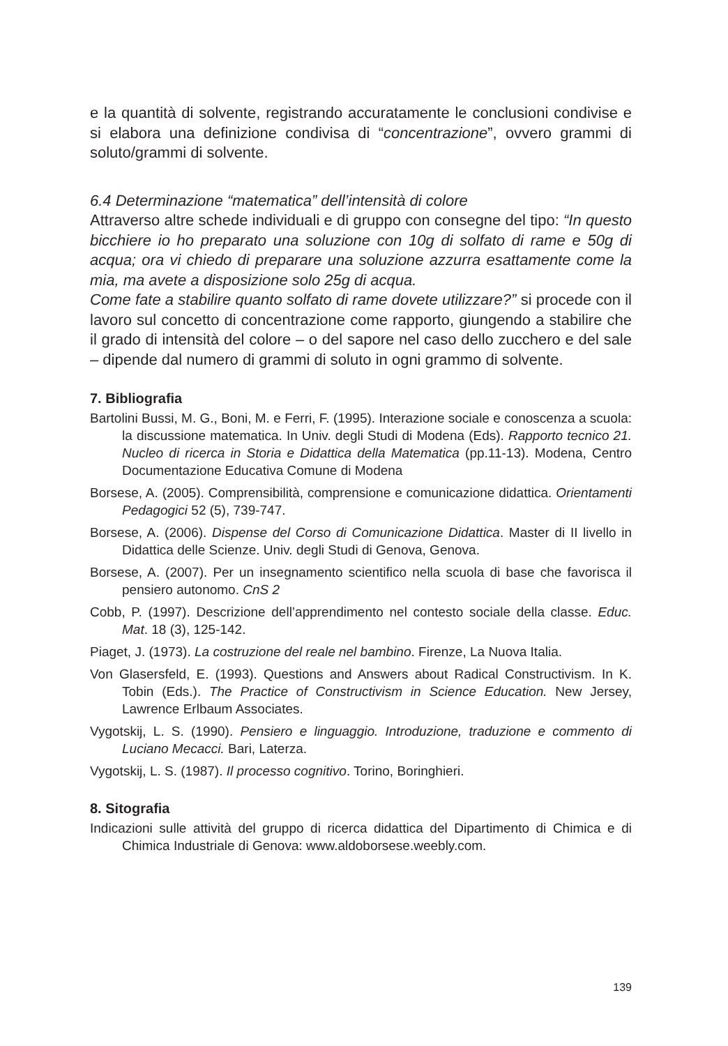e la quantità di solvente, registrando accuratamente le conclusioni condivise e si elabora una definizione condivisa di “concentrazione”, ovvero grammi di soluto/grammi di solvente.
6.4 Determinazione “matematica” dell’intensità di colore
Attraverso altre schede individuali e di gruppo con consegne del tipo: “In questo bicchiere io ho preparato una soluzione con 10g di solfato di rame e 50g di acqua; ora vi chiedo di preparare una soluzione azzurra esattamente come la mia, ma avete a disposizione solo 25g di acqua.
Come fate a stabilire quanto solfato di rame dovete utilizzare?” si procede con il lavoro sul concetto di concentrazione come rapporto, giungendo a stabilire che il grado di intensità del colore – o del sapore nel caso dello zucchero e del sale – dipende dal numero di grammi di soluto in ogni grammo di solvente.
7. Bibliografia
Bartolini Bussi, M. G., Boni, M. e Ferri, F. (1995). Interazione sociale e conoscenza a scuola: la discussione matematica. In Univ. degli Studi di Modena (Eds). Rapporto tecnico 21. Nucleo di ricerca in Storia e Didattica della Matematica (pp.11-13). Modena, Centro Documentazione Educativa Comune di Modena
Borsese, A. (2005). Comprensibilità, comprensione e comunicazione didattica. Orientamenti Pedagogici 52 (5), 739-747.
Borsese, A. (2006). Dispense del Corso di Comunicazione Didattica. Master di II livello in Didattica delle Scienze. Univ. degli Studi di Genova, Genova.
Borsese, A. (2007). Per un insegnamento scientifico nella scuola di base che favorisca il pensiero autonomo. CnS 2
Cobb, P. (1997). Descrizione dell’apprendimento nel contesto sociale della classe. Educ. Mat. 18 (3), 125-142.
Piaget, J. (1973). La costruzione del reale nel bambino. Firenze, La Nuova Italia.
Von Glasersfeld, E. (1993). Questions and Answers about Radical Constructivism. In K. Tobin (Eds.). The Practice of Constructivism in Science Education. New Jersey, Lawrence Erlbaum Associates.
Vygotskij, L. S. (1990). Pensiero e linguaggio. Introduzione, traduzione e commento di Luciano Mecacci. Bari, Laterza.
Vygotskij, L. S. (1987). Il processo cognitivo. Torino, Boringhieri.
8. Sitografia
Indicazioni sulle attività del gruppo di ricerca didattica del Dipartimento di Chimica e di Chimica Industriale di Genova: www.aldoborsese.weebly.com.
139